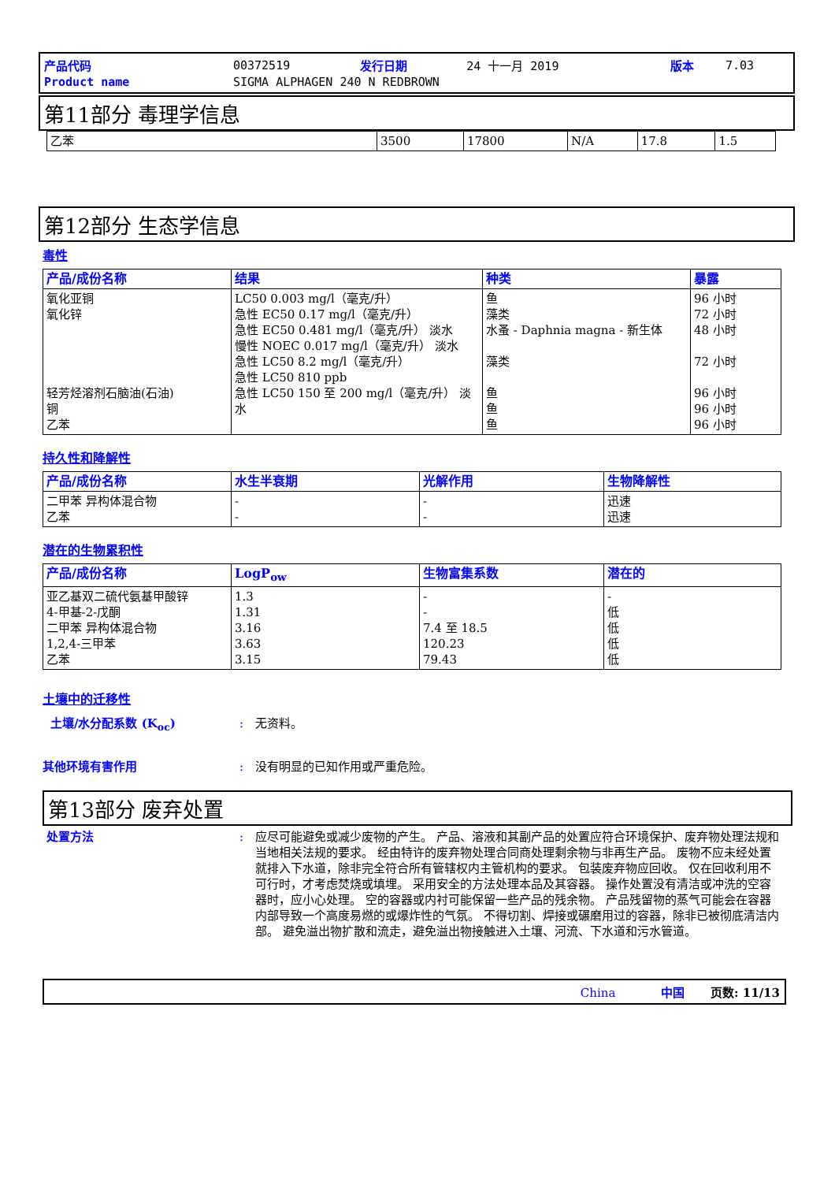| 产品代码 | 00372519 | 发行日期 | 24 十一月 2019 | 版本 | 7.03 |
| Product name | SIGMA ALPHAGEN 240 N REDBROWN | | | | |
第11部分 毒理学信息
| 乙苯 | 3500 | 17800 | N/A | 17.8 | 1.5 |
第12部分 生态学信息
毒性
| 产品/成份名称 | 结果 | 种类 | 暴露 |
| --- | --- | --- | --- |
| 氧化亚铜 氧化锌 轻芳烃溶剂石脑油(石油) 铜 乙苯 | LC50 0.003 mg/l（毫克/升） 急性 EC50 0.17 mg/l（毫克/升） 急性 EC50 0.481 mg/l（毫克/升） 淡水 慢性 NOEC 0.017 mg/l（毫克/升） 淡水 急性 LC50 8.2 mg/l（毫克/升） 急性 LC50 810 ppb 急性 LC50 150 至 200 mg/l（毫克/升） 淡水 | 鱼 藻类 水蚤 - Daphnia magna - 新生体 藻类 鱼 鱼 鱼 | 96 小时 72 小时 48 小时 72 小时 96 小时 96 小时 96 小时 |
持久性和降解性
| 产品/成份名称 | 水生半衰期 | 光解作用 | 生物降解性 |
| --- | --- | --- | --- |
| 二甲苯 异构体混合物 乙苯 | - - | - - | 迅速 迅速 |
潜在的生物累积性
| 产品/成份名称 | LogP<sub>ow</sub> | 生物富集系数 | 潜在的 |
| --- | --- | --- | --- |
| 亚乙基双二硫代氨基甲酸锌 4-甲基-2-戊酮 二甲苯 异构体混合物 1,2,4-三甲苯 乙苯 | 1.3 1.31 3.16 3.63 3.15 | - - 7.4 至 18.5 120.23 79.43 | - 低 低 低 低 |
土壤中的迁移性
土壤/水分配系数 (K<sub>oc</sub>) : 无资料。
其他环境有害作用 : 没有明显的已知作用或严重危险。
第13部分 废弃处置
处置方法 : 应尽可能避免或减少废物的产生。 产品、溶液和其副产品的处置应符合环境保护、废弃物处理法规和当地相关法规的要求。 经由特许的废弃物处理合同商处理剩余物与非再生产品。 废物不应未经处置就排入下水道，除非完全符合所有管辖权内主管机构的要求。 包装废弃物应回收。 仅在回收利用不可行时，才考虑焚烧或填埋。 采用安全的方法处理本品及其容器。 操作处置没有清洁或冲洗的空容器时，应小心处理。 空的容器或内衬可能保留一些产品的残余物。 产品残留物的蒸气可能会在容器内部导致一个高度易燃的或爆炸性的气氛。 不得切割、焊接或碾磨用过的容器，除非已被彻底清洁内部。 避免溢出物扩散和流走，避免溢出物接触进入土壤、河流、下水道和污水管道。
China 中国 页数: 11/13